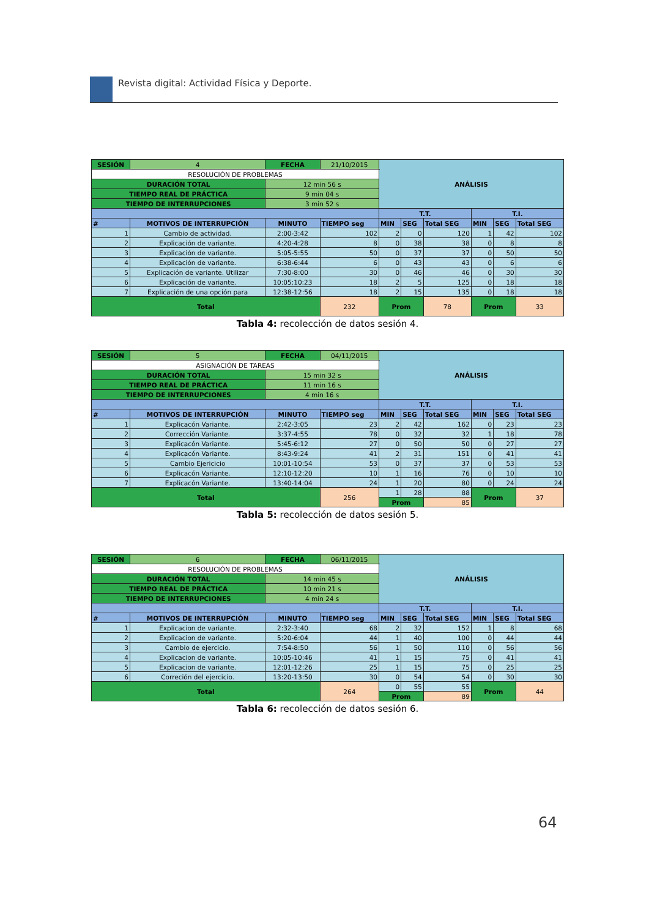Revista digital: Actividad Física y Deporte.
| SESIÓN | | 4 | FECHA | 21/10/2015 | ANÁLISIS | | | | | |
| RESOLUCIÓN DE PROBLEMAS | | | | | | | | | | |
| DURACIÓN TOTAL | | | 12 min 56 s | | | | | | | |
| TIEMPO REAL DE PRÁCTICA | | | 9 min 04 s | | | | | | | |
| TIEMPO DE INTERRUPCIONES | | | 3 min 52 s | | | | | | | |
| | | | | | T.T. | | | T.I. | | |
| # | MOTIVOS DE INTERRUPCIÓN | | MINUTO | TIEMPO seg | MIN | SEG | Total SEG | MIN | SEG | Total SEG |
| 1 | Cambio de actividad. | | 2:00-3:42 | 102 | 2 | 0 | 120 | 1 | 42 | 102 |
| 2 | Explicación de variante. | | 4:20-4:28 | 8 | 0 | 38 | 38 | 0 | 8 | 8 |
| 3 | Explicación de variante. | | 5:05-5:55 | 50 | 0 | 37 | 37 | 0 | 50 | 50 |
| 4 | Explicación de variante. | | 6:38-6:44 | 6 | 0 | 43 | 43 | 0 | 6 | 6 |
| 5 | Explicación de variante. Utilizar | | 7:30-8:00 | 30 | 0 | 46 | 46 | 0 | 30 | 30 |
| 6 | Explicación de variante. | | 10:05:10:23 | 18 | 2 | 5 | 125 | 0 | 18 | 18 |
| 7 | Explicación de una opción para | | 12:38-12:56 | 18 | 2 | 15 | 135 | 0 | 18 | 18 |
| Total | | | | 232 | Prom | | 78 | Prom | | 33 |
Tabla 4: recolección de datos sesión 4.
| SESIÓN | 5 | FECHA | 04/11/2015 | ANÁLISIS | | | | | |
| ASIGNACIÓN DE TAREAS | | | | | | | | | |
| DURACIÓN TOTAL | | 15 min 32 s | | | | | | | |
| TIEMPO REAL DE PRÁCTICA | | 11 min 16 s | | | | | | | |
| TIEMPO DE INTERRUPCIONES | | 4 min 16 s | | | | | | | |
| | | | | T.T. | | | T.I. | | |
| # | MOTIVOS DE INTERRUPCIÓN | MINUTO | TIEMPO seg | MIN | SEG | Total SEG | MIN | SEG | Total SEG |
| 1 | Explicacón Variante. | 2:42-3:05 | 23 | 2 | 42 | 162 | 0 | 23 | 23 |
| 2 | Corrección Variante. | 3:37-4:55 | 78 | 0 | 32 | 32 | 1 | 18 | 78 |
| 3 | Explicacón Variante. | 5:45-6:12 | 27 | 0 | 50 | 50 | 0 | 27 | 27 |
| 4 | Explicacón Variante. | 8:43-9:24 | 41 | 2 | 31 | 151 | 0 | 41 | 41 |
| 5 | Cambio Ejericicio | 10:01-10:54 | 53 | 0 | 37 | 37 | 0 | 53 | 53 |
| 6 | Explicacón Variante. | 12:10-12:20 | 10 | 1 | 16 | 76 | 0 | 10 | 10 |
| 7 | Explicacón Variante. | 13:40-14:04 | 24 | 1 | 20 | 80 | 0 | 24 | 24 |
| Total | | | 256 | 1 | 28 | 88 | Prom | | 37 |
| | | | | Prom | | 85 | | | |
Tabla 5: recolección de datos sesión 5.
| SESIÓN | | 6 | FECHA | 06/11/2015 | ANÁLISIS | | | | | |
| RESOLUCIÓN DE PROBLEMAS | | | | | | | | | | |
| DURACIÓN TOTAL | | | 14 min 45 s | | | | | | | |
| TIEMPO REAL DE PRÁCTICA | | | 10 min 21 s | | | | | | | |
| TIEMPO DE INTERRUPCIONES | | | 4 min 24 s | | | | | | | |
| | | | | | T.T. | | | T.I. | | |
| # | MOTIVOS DE INTERRUPCIÓN | | MINUTO | TIEMPO seg | MIN | SEG | Total SEG | MIN | SEG | Total SEG |
| 1 | Explicacion de variante. | | 2:32-3:40 | 68 | 2 | 32 | 152 | 1 | 8 | 68 |
| 2 | Explicacion de variante. | | 5:20-6:04 | 44 | 1 | 40 | 100 | 0 | 44 | 44 |
| 3 | Cambio de ejercicio. | | 7:54-8:50 | 56 | 1 | 50 | 110 | 0 | 56 | 56 |
| 4 | Explicacion de variante. | | 10:05-10:46 | 41 | 1 | 15 | 75 | 0 | 41 | 41 |
| 5 | Explicacion de variante. | | 12:01-12:26 | 25 | 1 | 15 | 75 | 0 | 25 | 25 |
| 6 | Correción del ejercicio. | | 13:20-13:50 | 30 | 0 | 54 | 54 | 0 | 30 | 30 |
| Total | | | | 264 | 0 | 55 | 55 | Prom | | 44 |
| | | | | | Prom | | 89 | | | |
Tabla 6: recolección de datos sesión 6.
64